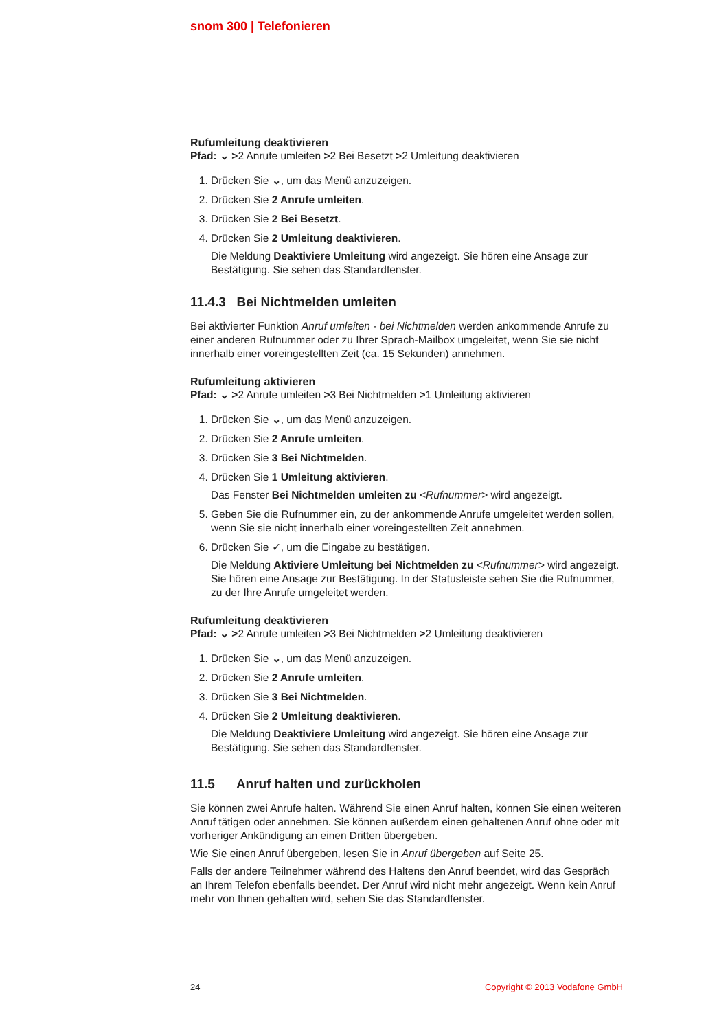snom 300 | Telefonieren
Rufumleitung deaktivieren
Pfad: ⌄ >2 Anrufe umleiten >2 Bei Besetzt >2 Umleitung deaktivieren
1. Drücken Sie ⌄, um das Menü anzuzeigen.
2. Drücken Sie 2 Anrufe umleiten.
3. Drücken Sie 2 Bei Besetzt.
4. Drücken Sie 2 Umleitung deaktivieren.
Die Meldung Deaktiviere Umleitung wird angezeigt. Sie hören eine Ansage zur Bestätigung. Sie sehen das Standardfenster.
11.4.3 Bei Nichtmelden umleiten
Bei aktivierter Funktion Anruf umleiten - bei Nichtmelden werden ankommende Anrufe zu einer anderen Rufnummer oder zu Ihrer Sprach-Mailbox umgeleitet, wenn Sie sie nicht innerhalb einer voreingestellten Zeit (ca. 15 Sekunden) annehmen.
Rufumleitung aktivieren
Pfad: ⌄ >2 Anrufe umleiten >3 Bei Nichtmelden >1 Umleitung aktivieren
1. Drücken Sie ⌄, um das Menü anzuzeigen.
2. Drücken Sie 2 Anrufe umleiten.
3. Drücken Sie 3 Bei Nichtmelden.
4. Drücken Sie 1 Umleitung aktivieren.
Das Fenster Bei Nichtmelden umleiten zu <Rufnummer> wird angezeigt.
5. Geben Sie die Rufnummer ein, zu der ankommende Anrufe umgeleitet werden sollen, wenn Sie sie nicht innerhalb einer voreingestellten Zeit annehmen.
6. Drücken Sie ✓, um die Eingabe zu bestätigen.
Die Meldung Aktiviere Umleitung bei Nichtmelden zu <Rufnummer> wird angezeigt. Sie hören eine Ansage zur Bestätigung. In der Statusleiste sehen Sie die Rufnummer, zu der Ihre Anrufe umgeleitet werden.
Rufumleitung deaktivieren
Pfad: ⌄ >2 Anrufe umleiten >3 Bei Nichtmelden >2 Umleitung deaktivieren
1. Drücken Sie ⌄, um das Menü anzuzeigen.
2. Drücken Sie 2 Anrufe umleiten.
3. Drücken Sie 3 Bei Nichtmelden.
4. Drücken Sie 2 Umleitung deaktivieren.
Die Meldung Deaktiviere Umleitung wird angezeigt. Sie hören eine Ansage zur Bestätigung. Sie sehen das Standardfenster.
11.5 Anruf halten und zurückholen
Sie können zwei Anrufe halten. Während Sie einen Anruf halten, können Sie einen weiteren Anruf tätigen oder annehmen. Sie können außerdem einen gehaltenen Anruf ohne oder mit vorheriger Ankündigung an einen Dritten übergeben.
Wie Sie einen Anruf übergeben, lesen Sie in Anruf übergeben auf Seite 25.
Falls der andere Teilnehmer während des Haltens den Anruf beendet, wird das Gespräch an Ihrem Telefon ebenfalls beendet. Der Anruf wird nicht mehr angezeigt. Wenn kein Anruf mehr von Ihnen gehalten wird, sehen Sie das Standardfenster.
24 Copyright © 2013 Vodafone GmbH